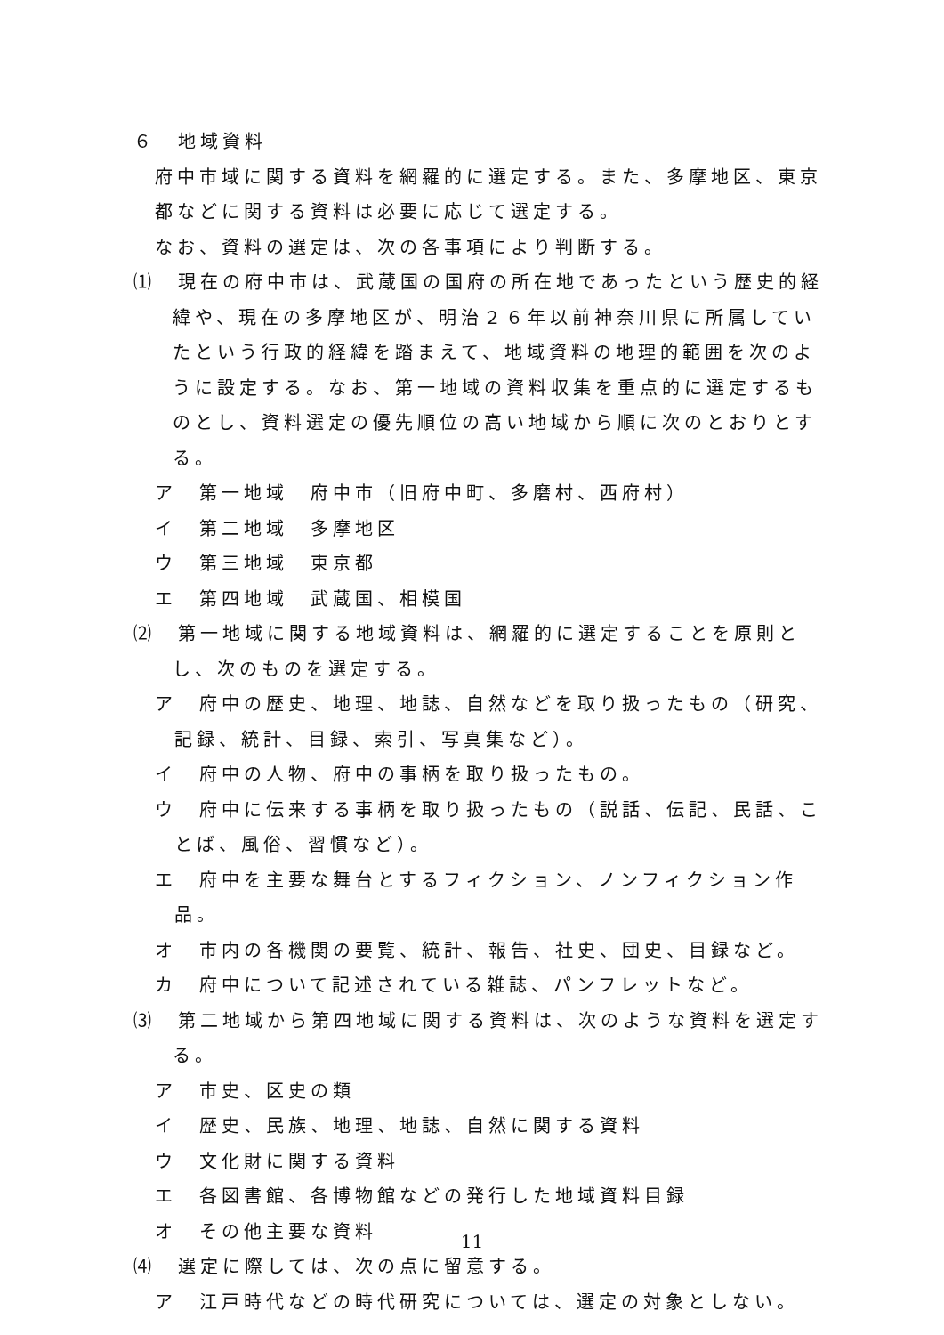６　地域資料
府中市域に関する資料を網羅的に選定する。また、多摩地区、東京都などに関する資料は必要に応じて選定する。
なお、資料の選定は、次の各事項により判断する。
⑴　現在の府中市は、武蔵国の国府の所在地であったという歴史的経緯や、現在の多摩地区が、明治２６年以前神奈川県に所属していたという行政的経緯を踏まえて、地域資料の地理的範囲を次のように設定する。なお、第一地域の資料収集を重点的に選定するものとし、資料選定の優先順位の高い地域から順に次のとおりとする。
ア　第一地域　府中市（旧府中町、多磨村、西府村）
イ　第二地域　多摩地区
ウ　第三地域　東京都
エ　第四地域　武蔵国、相模国
⑵　第一地域に関する地域資料は、網羅的に選定することを原則とし、次のものを選定する。
ア　府中の歴史、地理、地誌、自然などを取り扱ったもの（研究、記録、統計、目録、索引、写真集など）。
イ　府中の人物、府中の事柄を取り扱ったもの。
ウ　府中に伝来する事柄を取り扱ったもの（説話、伝記、民話、ことば、風俗、習慣など）。
エ　府中を主要な舞台とするフィクション、ノンフィクション作品。
オ　市内の各機関の要覧、統計、報告、社史、団史、目録など。
カ　府中について記述されている雑誌、パンフレットなど。
⑶　第二地域から第四地域に関する資料は、次のような資料を選定する。
ア　市史、区史の類
イ　歴史、民族、地理、地誌、自然に関する資料
ウ　文化財に関する資料
エ　各図書館、各博物館などの発行した地域資料目録
オ　その他主要な資料
⑷　選定に際しては、次の点に留意する。
ア　江戸時代などの時代研究については、選定の対象としない。
11